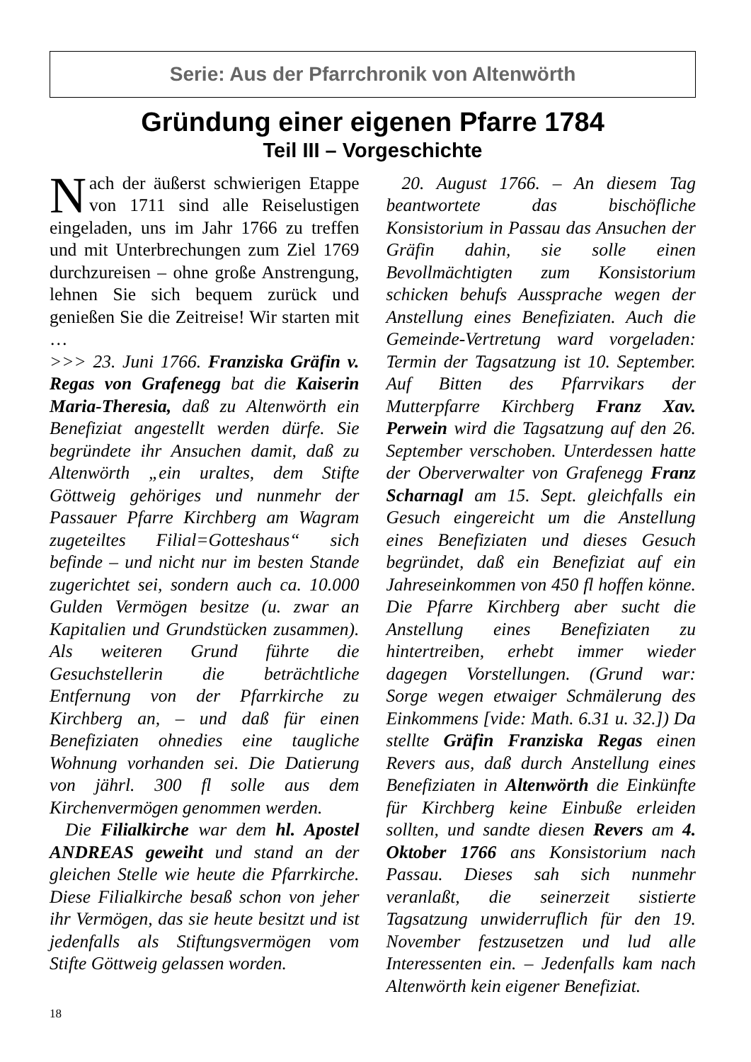Serie: Aus der Pfarrchronik von Altenwörth
Gründung einer eigenen Pfarre 1784
Teil III – Vorgeschichte
Nach der äußerst schwierigen Etappe von 1711 sind alle Reiselustigen eingeladen, uns im Jahr 1766 zu treffen und mit Unterbrechungen zum Ziel 1769 durchzureisen – ohne große Anstrengung, lehnen Sie sich bequem zurück und genießen Sie die Zeitreise! Wir starten mit …
>>> 23. Juni 1766. Franziska Gräfin v. Regas von Grafenegg bat die Kaiserin Maria-Theresia, daß zu Altenwörth ein Benefiziat angestellt werden dürfe. Sie begründete ihr Ansuchen damit, daß zu Altenwörth „ein uraltes, dem Stifte Göttweig gehöriges und nunmehr der Passauer Pfarre Kirchberg am Wagram zugeteiltes Filial=Gotteshaus“ sich befinde – und nicht nur im besten Stande zugerichtet sei, sondern auch ca. 10.000 Gulden Vermögen besitze (u. zwar an Kapitalien und Grundstücken zusammen). Als weiteren Grund führte die Gesuchstellerin die beträchtliche Entfernung von der Pfarrkirche zu Kirchberg an, – und daß für einen Benefiziaten ohnedies eine taugliche Wohnung vorhanden sei. Die Datierung von jährl. 300 fl solle aus dem Kirchenvermögen genommen werden.
Die Filialkirche war dem hl. Apostel ANDREAS geweiht und stand an der gleichen Stelle wie heute die Pfarrkirche. Diese Filialkirche besaß schon von jeher ihr Vermögen, das sie heute besitzt und ist jedenfalls als Stiftungsvermögen vom Stifte Göttweig gelassen worden.
20. August 1766. – An diesem Tag beantwortete das bischöfliche Konsistorium in Passau das Ansuchen der Gräfin dahin, sie solle einen Bevollmächtigten zum Konsistorium schicken behufs Aussprache wegen der Anstellung eines Benefiziaten. Auch die Gemeinde-Vertretung ward vorgeladen: Termin der Tagsatzung ist 10. September. Auf Bitten des Pfarrvikars der Mutterpfarre Kirchberg Franz Xav. Perwein wird die Tagsatzung auf den 26. September verschoben. Unterdessen hatte der Oberverwalter von Grafenegg Franz Scharnagl am 15. Sept. gleichfalls ein Gesuch eingereicht um die Anstellung eines Benefiziaten und dieses Gesuch begründet, daß ein Benefiziat auf ein Jahreseinkommen von 450 fl hoffen könne. Die Pfarre Kirchberg aber sucht die Anstellung eines Benefiziaten zu hintertreiben, erhebt immer wieder dagegen Vorstellungen. (Grund war: Sorge wegen etwaiger Schmälerung des Einkommens [vide: Math. 6.31 u. 32.]) Da stellte Gräfin Franziska Regas einen Revers aus, daß durch Anstellung eines Benefiziaten in Altenwörth die Einkünfte für Kirchberg keine Einbuße erleiden sollten, und sandte diesen Revers am 4. Oktober 1766 ans Konsistorium nach Passau. Dieses sah sich nunmehr veranlaßt, die seinerzeit sistierte Tagsatzung unwiderruflich für den 19. November festzusetzen und lud alle Interessenten ein. – Jedenfalls kam nach Altenwörth kein eigener Benefiziat.
18